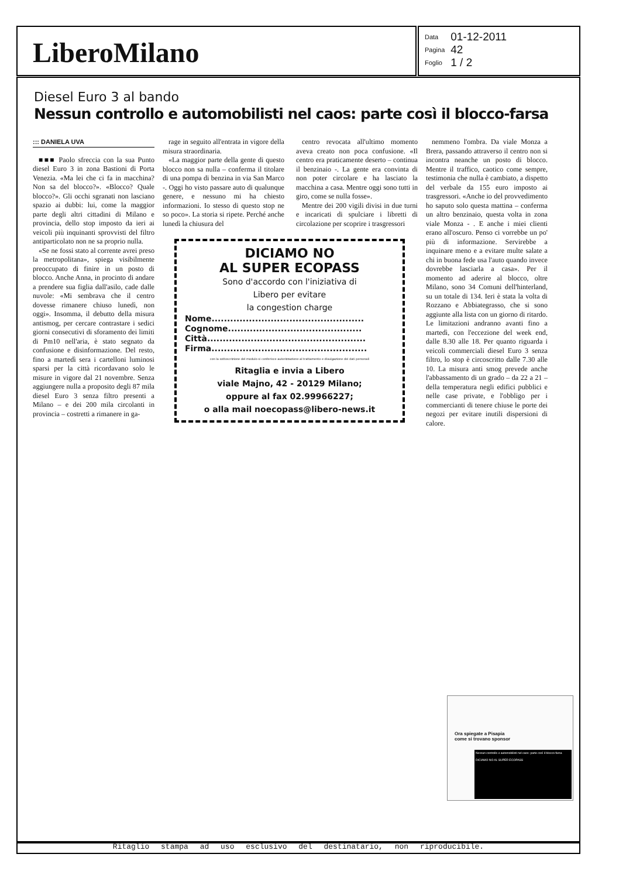LiberoMilano
| Data | 01-12-2011 |
| Pagina | 42 |
| Foglio | 1 / 2 |
Diesel Euro 3 al bando
Nessun controllo e automobilisti nel caos: parte così il blocco-farsa
::: DANIELA UVA
■■■ Paolo sfreccia con la sua Punto diesel Euro 3 in zona Bastioni di Porta Venezia. «Ma lei che ci fa in macchina? Non sa del blocco?». «Blocco? Quale blocco?». Gli occhi sgranati non lasciano spazio ai dubbi: lui, come la maggior parte degli altri cittadini di Milano e provincia, dello stop imposto da ieri ai veicoli più inquinanti sprovvisti del filtro antiparticolato non ne sa proprio nulla.
«Se ne fossi stato al corrente avrei preso la metropolitana», spiega visibilmente preoccupato di finire in un posto di blocco. Anche Anna, in procinto di andare a prendere sua figlia dall'asilo, cade dalle nuvole: «Mi sembrava che il centro dovesse rimanere chiuso lunedì, non oggi». Insomma, il debutto della misura antismog, per cercare contrastare i sedici giorni consecutivi di sforamento dei limiti di Pm10 nell'aria, è stato segnato da confusione e disinformazione. Del resto, fino a martedì sera i cartelloni luminosi sparsi per la città ricordavano solo le misure in vigore dal 21 novembre. Senza aggiungere nulla a proposito degli 87 mila diesel Euro 3 senza filtro presenti a Milano – e dei 200 mila circolanti in provincia – costretti a rimanere in ga-
rage in seguito all'entrata in vigore della misura straordinaria.
«La maggior parte della gente di questo blocco non sa nulla – conferma il titolare di una pompa di benzina in via San Marco -. Oggi ho visto passare auto di qualunque genere, e nessuno mi ha chiesto informazioni. Io stesso di questo stop ne so poco». La storia si ripete. Perché anche lunedì la chiusura del
centro revocata all'ultimo momento aveva creato non poca confusione. «Il centro era praticamente deserto – continua il benzinaio -. La gente era convinta di non poter circolare e ha lasciato la macchina a casa. Mentre oggi sono tutti in giro, come se nulla fosse».
Mentre dei 200 vigili divisi in due turni e incaricati di spulciare i libretti di circolazione per scoprire i trasgressori
DICIAMO NO
AL SUPER ECOPASS
Sono d'accordo con l'iniziativa di
Libero per evitare
la congestion charge
Nome.................................................
Cognome...........................................
Città...................................................
Firma..................................................
con la sottoscrizione del modulo si conferisce autorizzazione al trattamento e divulgazione dei dati personali
Ritaglia e invia a Libero
viale Majno, 42 - 20129 Milano;
oppure al fax 02.99966227;
o alla mail noecopass@libero-news.it
nemmeno l'ombra. Da viale Monza a Brera, passando attraverso il centro non si incontra neanche un posto di blocco. Mentre il traffico, caotico come sempre, testimonia che nulla è cambiato, a dispetto del verbale da 155 euro imposto ai trasgressori. «Anche io del provvedimento ho saputo solo questa mattina – conferma un altro benzinaio, questa volta in zona viale Monza - . E anche i miei clienti erano all'oscuro. Penso ci vorrebbe un po' più di informazione. Servirebbe a inquinare meno e a evitare multe salate a chi in buona fede usa l'auto quando invece dovrebbe lasciarla a casa». Per il momento ad aderire al blocco, oltre Milano, sono 34 Comuni dell'hinterland, su un totale di 134. Ieri è stata la volta di Rozzano e Abbiategrasso, che si sono aggiunte alla lista con un giorno di ritardo. Le limitazioni andranno avanti fino a martedì, con l'eccezione del week end, dalle 8.30 alle 18. Per quanto riguarda i veicoli commerciali diesel Euro 3 senza filtro, lo stop è circoscritto dalle 7.30 alle 10. La misura anti smog prevede anche l'abbassamento di un grado – da 22 a 21 – della temperatura negli edifici pubblici e nelle case private, e l'obbligo per i commercianti di tenere chiuse le porte dei negozi per evitare inutili dispersioni di calore.
Ora spiegate a Pisapia
come si trovano sponsor
Nessun controllo e automobilisti nel caos: parte così il blocco-farsa
DICIAMO NO AL SUPER ECOPASS
Ritaglio stampa ad uso esclusivo del destinatario, non riproducibile.